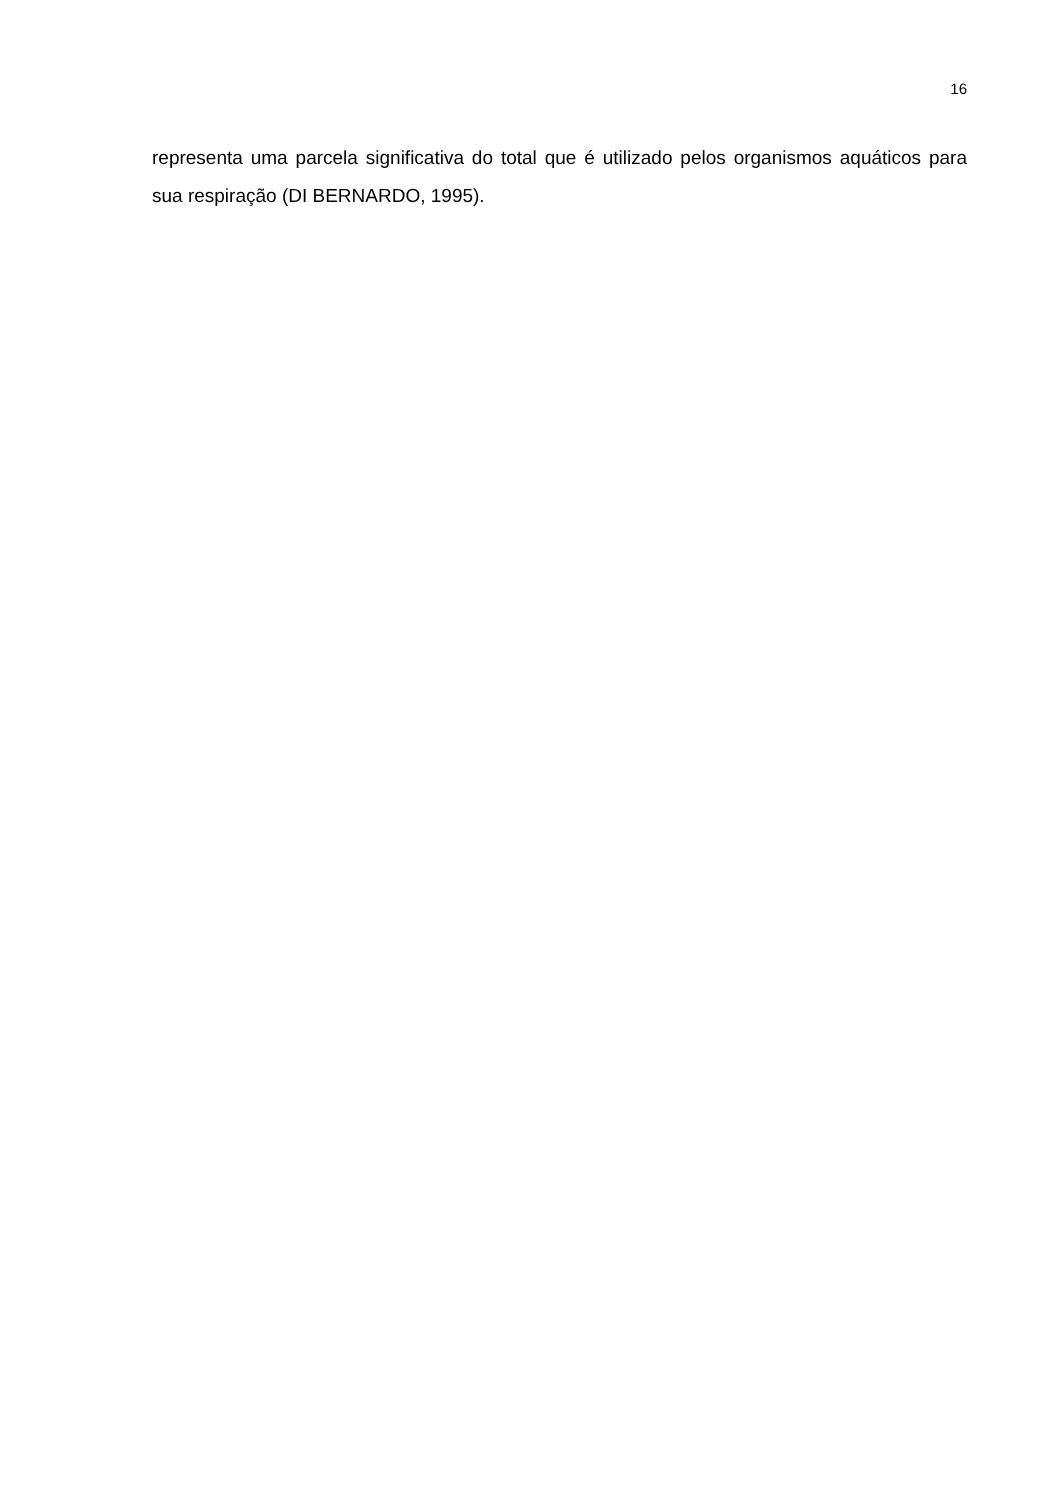16
representa uma parcela significativa do total que é utilizado pelos organismos aquáticos para sua respiração (DI BERNARDO, 1995).